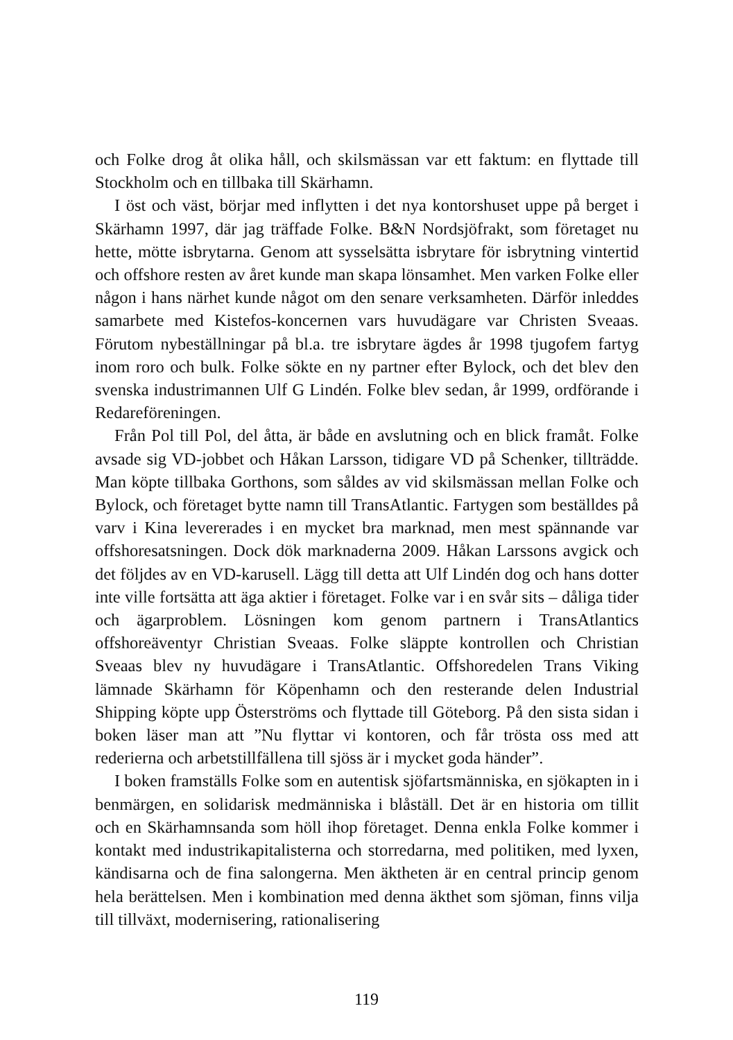och Folke drog åt olika håll, och skilsmässan var ett faktum: en flyttade till Stockholm och en tillbaka till Skärhamn.
I öst och väst, börjar med inflytten i det nya kontorshuset uppe på berget i Skärhamn 1997, där jag träffade Folke. B&N Nordsjöfrakt, som företaget nu hette, mötte isbrytarna. Genom att sysselsätta isbrytare för isbrytning vintertid och offshore resten av året kunde man skapa lönsamhet. Men varken Folke eller någon i hans närhet kunde något om den senare verksamheten. Därför inleddes samarbete med Kistefos-koncernen vars huvudägare var Christen Sveaas. Förutom nybeställningar på bl.a. tre isbrytare ägdes år 1998 tjugofem fartyg inom roro och bulk. Folke sökte en ny partner efter Bylock, och det blev den svenska industrimannen Ulf G Lindén. Folke blev sedan, år 1999, ordförande i Redareföreningen.
Från Pol till Pol, del åtta, är både en avslutning och en blick framåt. Folke avsade sig VD-jobbet och Håkan Larsson, tidigare VD på Schenker, tillträdde. Man köpte tillbaka Gorthons, som såldes av vid skilsmässan mellan Folke och Bylock, och företaget bytte namn till TransAtlantic. Fartygen som beställdes på varv i Kina levererades i en mycket bra marknad, men mest spännande var offshoresatsningen. Dock dök marknaderna 2009. Håkan Larssons avgick och det följdes av en VD-karusell. Lägg till detta att Ulf Lindén dog och hans dotter inte ville fortsätta att äga aktier i företaget. Folke var i en svår sits – dåliga tider och ägarproblem. Lösningen kom genom partnern i TransAtlantics offshoreäventyr Christian Sveaas. Folke släppte kontrollen och Christian Sveaas blev ny huvudägare i TransAtlantic. Offshoredelen Trans Viking lämnade Skärhamn för Köpenhamn och den resterande delen Industrial Shipping köpte upp Österströms och flyttade till Göteborg. På den sista sidan i boken läser man att ”Nu flyttar vi kontoren, och får trösta oss med att rederierna och arbetstillfällena till sjöss är i mycket goda händer”.
I boken framställs Folke som en autentisk sjöfartsmänniska, en sjökapten in i benmärgen, en solidarisk medmänniska i blåställ. Det är en historia om tillit och en Skärhamnsanda som höll ihop företaget. Denna enkla Folke kommer i kontakt med industrikapitalisterna och storredarna, med politiken, med lyxen, kändisarna och de fina salongerna. Men äktheten är en central princip genom hela berättelsen. Men i kombination med denna äkthet som sjöman, finns vilja till tillväxt, modernisering, rationalisering
119